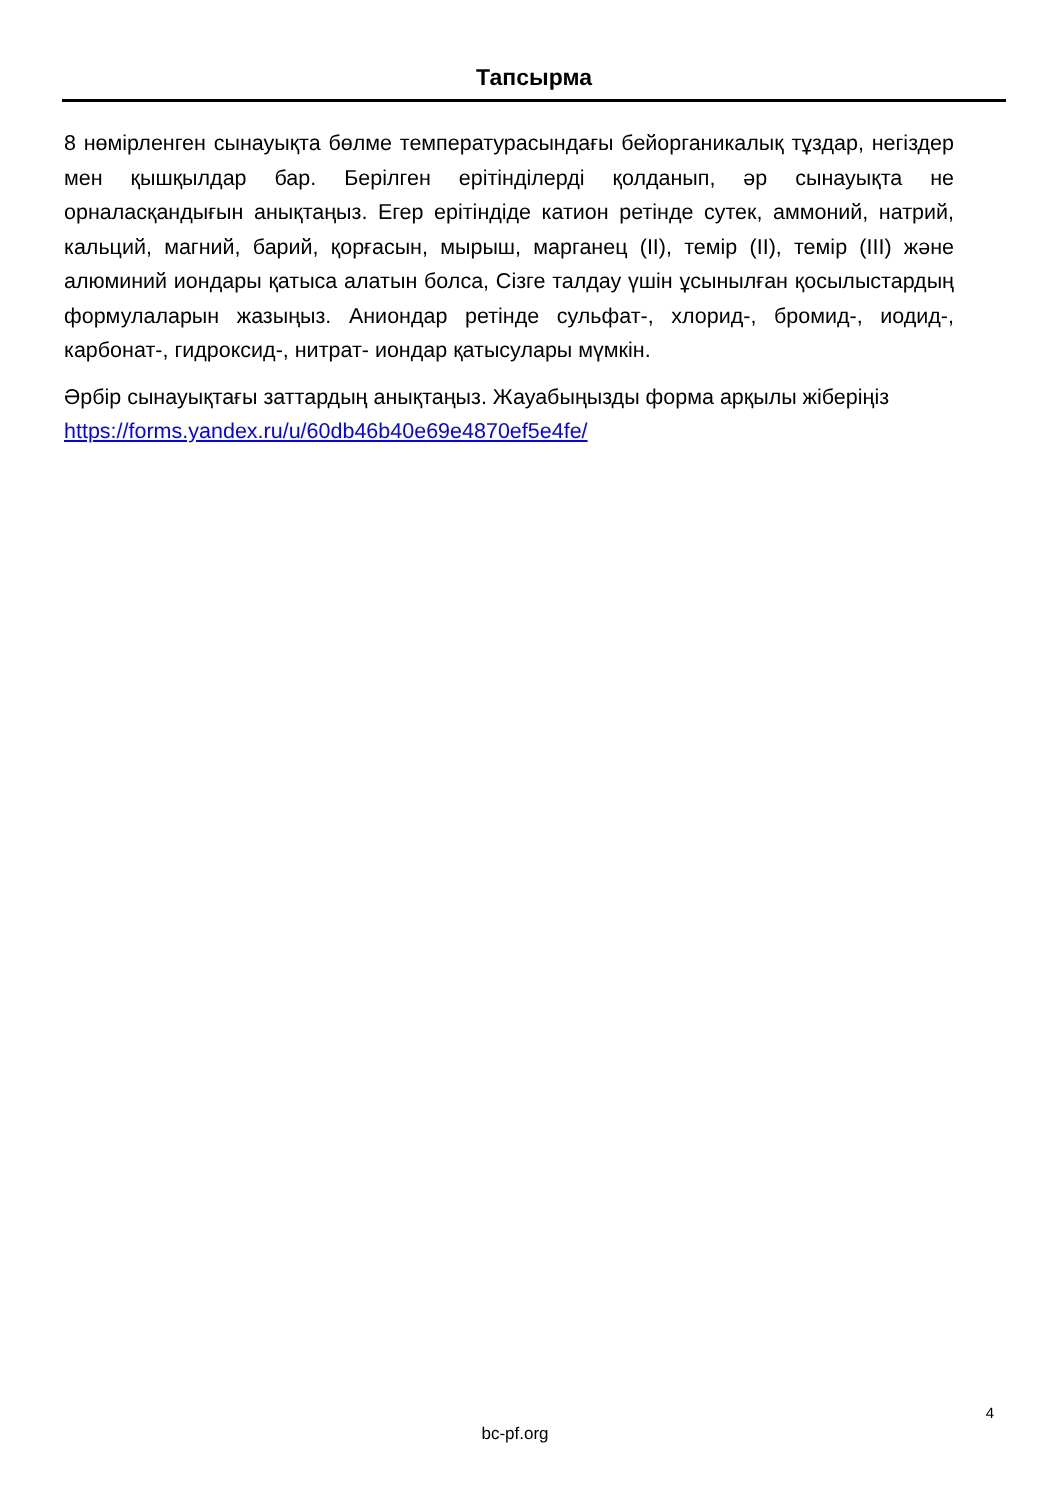Тапсырма
8 нөмірленген сынауықта бөлме температурасындағы бейорганикалық тұздар, негіздер мен қышқылдар бар. Берілген ерітінділерді қолданып, әр сынауықта не орналасқандығын анықтаңыз. Егер ерітіндіде катион ретінде сутек, аммоний, натрий, кальций, магний, барий, қорғасын, мырыш, марганец (II), темір (II), темір (III) және алюминий иондары қатыса алатын болса, Сізге талдау үшін ұсынылған қосылыстардың формулаларын жазыңыз. Аниондар ретінде сульфат-, хлорид-, бромид-, иодид-, карбонат-, гидроксид-, нитрат- иондар қатысулары мүмкін.
Әрбір сынауықтағы заттардың анықтаңыз. Жауабыңызды форма арқылы жіберіңіз https://forms.yandex.ru/u/60db46b40e69e4870ef5e4fe/
4
bc-pf.org